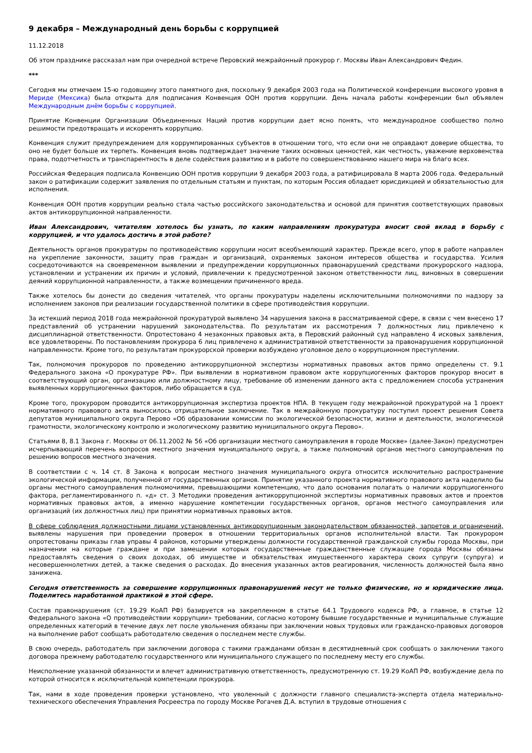9 декабря – Международный день борьбы с коррупцией
11.12.2018
Об этом празднике рассказал нам при очередной встрече Перовский межрайонный прокурор г. Москвы Иван Александрович Федин.
***
Сегодня мы отмечаем 15-ю годовщину этого памятного дня, поскольку 9 декабря 2003 года на Политической конференции высокого уровня в Мериде (Мексика) была открыта для подписания Конвенция ООН против коррупции. День начала работы конференции был объявлен Международным днём борьбы с коррупцией.
Принятие Конвенции Организации Объединенных Наций против коррупции дает ясно понять, что международное сообщество полно решимости предотвращать и искоренять коррупцию.
Конвенция служит предупреждением для коррумпированных субъектов в отношении того, что если они не оправдают доверие общества, то оно не будет больше их терпеть. Конвенция вновь подтверждает значение таких основных ценностей, как честность, уважение верховенства права, подотчетность и транспарентность в деле содействия развитию и в работе по совершенствованию нашего мира на благо всех.
Российская Федерация подписала Конвенцию ООН против коррупции 9 декабря 2003 года, а ратифицировала 8 марта 2006 года. Федеральный закон о ратификации содержит заявления по отдельным статьям и пунктам, по которым Россия обладает юрисдикцией и обязательностью для исполнения.
Конвенция ООН против коррупции реально стала частью российского законодательства и основой для принятия соответствующих правовых актов антикоррупционной направленности.
Иван Александрович, читателям хотелось бы узнать, по каким направлениям прокуратура вносит свой вклад в борьбу с коррупцией, и что удалось достичь в этой работе?
Деятельность органов прокуратуры по противодействию коррупции носит всеобъемлющий характер. Прежде всего, упор в работе направлен на укрепление законности, защиту прав граждан и организаций, охраняемых законом интересов общества и государства. Усилия сосредоточиваются на своевременном выявлении и предупреждении коррупционных правонарушений средствами прокурорского надзора, установлении и устранении их причин и условий, привлечении к предусмотренной законом ответственности лиц, виновных в совершении деяний коррупционной направленности, а также возмещении причиненного вреда.
Также хотелось бы донести до сведения читателей, что органы прокуратуры наделены исключительными полномочиями по надзору за исполнением законов при реализации государственной политики в сфере противодействия коррупции.
За истекший период 2018 года межрайонной прокуратурой выявлено 34 нарушения закона в рассматриваемой сфере, в связи с чем внесено 17 представлений об устранении нарушений законодательства. По результатам их рассмотрения 7 должностных лиц привлечено к дисциплинарной ответственности. Опротестовано 4 незаконных правовых акта, в Перовский районный суд направлено 4 исковых заявления, все удовлетворены. По постановлениям прокурора 6 лиц привлечено к административной ответственности за правонарушения коррупционной направленности. Кроме того, по результатам прокурорской проверки возбуждено уголовное дело о коррупционном преступлении.
Так, полномочия прокуроров по проведению антикоррупционной экспертизы нормативных правовых актов прямо определены ст. 9.1 Федерального закона «О прокуратуре РФ». При выявлении в нормативном правовом акте коррупциогенных факторов прокурор вносит в соответствующий орган, организацию или должностному лицу, требование об изменении данного акта с предложением способа устранения выявленных коррупциогенных факторов, либо обращается в суд.
Кроме того, прокурором проводится антикоррупционная экспертиза проектов НПА. В текущем году межрайонной прокуратурой на 1 проект нормативного правового акта выносилось отрицательное заключение. Так в межрайонную прокуратуру поступил проект решения Совета депутатов муниципального округа Перово «Об образовании комиссии по экологической безопасности, жизни и деятельности, экологической грамотности, экологическому контролю и экологическому развитию муниципального округа Перово».
Статьями 8, 8.1 Закона г. Москвы от 06.11.2002 № 56 «Об организации местного самоуправления в городе Москве» (далее-Закон) предусмотрен исчерпывающий перечень вопросов местного значения муниципального округа, а также полномочий органов местного самоуправления по решению вопросов местного значения.
В соответствии с ч. 14 ст. 8 Закона к вопросам местного значения муниципального округа относится исключительно распространение экологической информации, полученной от государственных органов. Принятие указанного проекта нормативного правового акта наделило бы органы местного самоуправления полномочиями, превышающими компетенцию, что дало основания полагать о наличии коррупциогенного фактора, регламентированного п. «д» ст. 3 Методики проведения антикоррупционной экспертизы нормативных правовых актов и проектов нормативных правовых актов, а именно нарушение компетенции государственных органов, органов местного самоуправления или организаций (их должностных лиц) при принятии нормативных правовых актов.
В сфере соблюдения должностными лицами установленных антикоррупционным законодательством обязанностей, запретов и ограничений, выявлены нарушения при проведении проверок в отношении территориальных органов исполнительной власти. Так прокурором опротестованы приказы глав управы 4 районов, которыми утверждены должности государственной гражданской службы города Москвы, при назначении на которые граждане и при замещении которых государственные гражданственные служащие города Москвы обязаны предоставлять сведения о своих доходах, об имуществе и обязательствах имущественного характера своих супруги (супруга) и несовершеннолетних детей, а также сведения о расходах. До внесения указанных актов реагирования, численность должностей была явно занижена.
Сегодня ответственность за совершение коррупционных правонарушений несут не только физические, но и юридические лица. Поделитесь наработанной практикой в этой сфере.
Состав правонарушения (ст. 19.29 КоАП РФ) базируется на закрепленном в статье 64.1 Трудового кодекса РФ, а главное, в статье 12 Федерального закона «О противодействии коррупции» требовании, согласно которому бывшие государственные и муниципальные служащие определенных категорий в течение двух лет после увольнения обязаны при заключении новых трудовых или гражданско-правовых договоров на выполнение работ сообщать работодателю сведения о последнем месте службы.
В свою очередь, работодатель при заключении договора с такими гражданами обязан в десятидневный срок сообщать о заключении такого договора прежнему работодателю государственного или муниципального служащего по последнему месту его службы.
Неисполнение указанной обязанности и влечет административную ответственность, предусмотренную ст. 19.29 КоАП РФ, возбуждение дела по которой относится к исключительной компетенции прокурора.
Так, нами в ходе проведения проверки установлено, что уволенный с должности главного специалиста-эксперта отдела материально-технического обеспечения Управления Росреестра по городу Москве Рогачев Д.А. вступил в трудовые отношения с